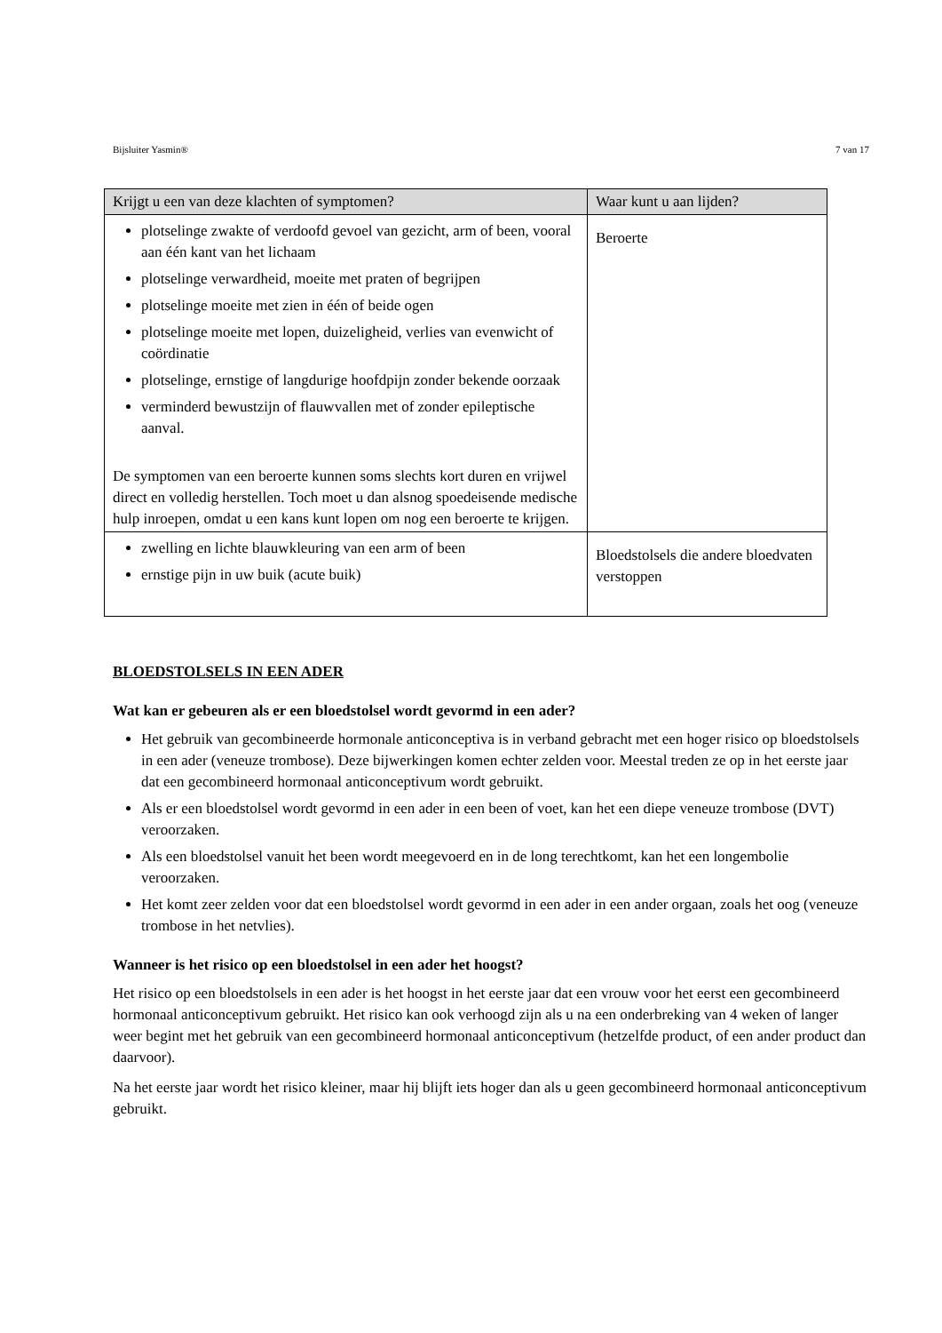Bijsluiter Yasmin® 7 van 17
| Krijgt u een van deze klachten of symptomen? | Waar kunt u aan lijden? |
| --- | --- |
| plotselinge zwakte of verdoofd gevoel van gezicht, arm of been, vooral aan één kant van het lichaam plotselinge verwardheid, moeite met praten of begrijpen plotselinge moeite met zien in één of beide ogen plotselinge moeite met lopen, duizeligheid, verlies van evenwicht of coördinatie plotselinge, ernstige of langdurige hoofdpijn zonder bekende oorzaak verminderd bewustzijn of flauwvallen met of zonder epileptische aanval. De symptomen van een beroerte kunnen soms slechts kort duren en vrijwel direct en volledig herstellen. Toch moet u dan alsnog spoedeisende medische hulp inroepen, omdat u een kans kunt lopen om nog een beroerte te krijgen. | Beroerte |
| zwelling en lichte blauwkleuring van een arm of been ernstige pijn in uw buik (acute buik) | Bloedstolsels die andere bloedvaten verstoppen |
BLOEDSTOLSELS IN EEN ADER
Wat kan er gebeuren als er een bloedstolsel wordt gevormd in een ader?
Het gebruik van gecombineerde hormonale anticonceptiva is in verband gebracht met een hoger risico op bloedstolsels in een ader (veneuze trombose). Deze bijwerkingen komen echter zelden voor. Meestal treden ze op in het eerste jaar dat een gecombineerd hormonaal anticonceptivum wordt gebruikt.
Als er een bloedstolsel wordt gevormd in een ader in een been of voet, kan het een diepe veneuze trombose (DVT) veroorzaken.
Als een bloedstolsel vanuit het been wordt meegevoerd en in de long terechtkomt, kan het een longembolie veroorzaken.
Het komt zeer zelden voor dat een bloedstolsel wordt gevormd in een ader in een ander orgaan, zoals het oog (veneuze trombose in het netvlies).
Wanneer is het risico op een bloedstolsel in een ader het hoogst?
Het risico op een bloedstolsels in een ader is het hoogst in het eerste jaar dat een vrouw voor het eerst een gecombineerd hormonaal anticonceptivum gebruikt. Het risico kan ook verhoogd zijn als u na een onderbreking van 4 weken of langer weer begint met het gebruik van een gecombineerd hormonaal anticonceptivum (hetzelfde product, of een ander product dan daarvoor).
Na het eerste jaar wordt het risico kleiner, maar hij blijft iets hoger dan als u geen gecombineerd hormonaal anticonceptivum gebruikt.